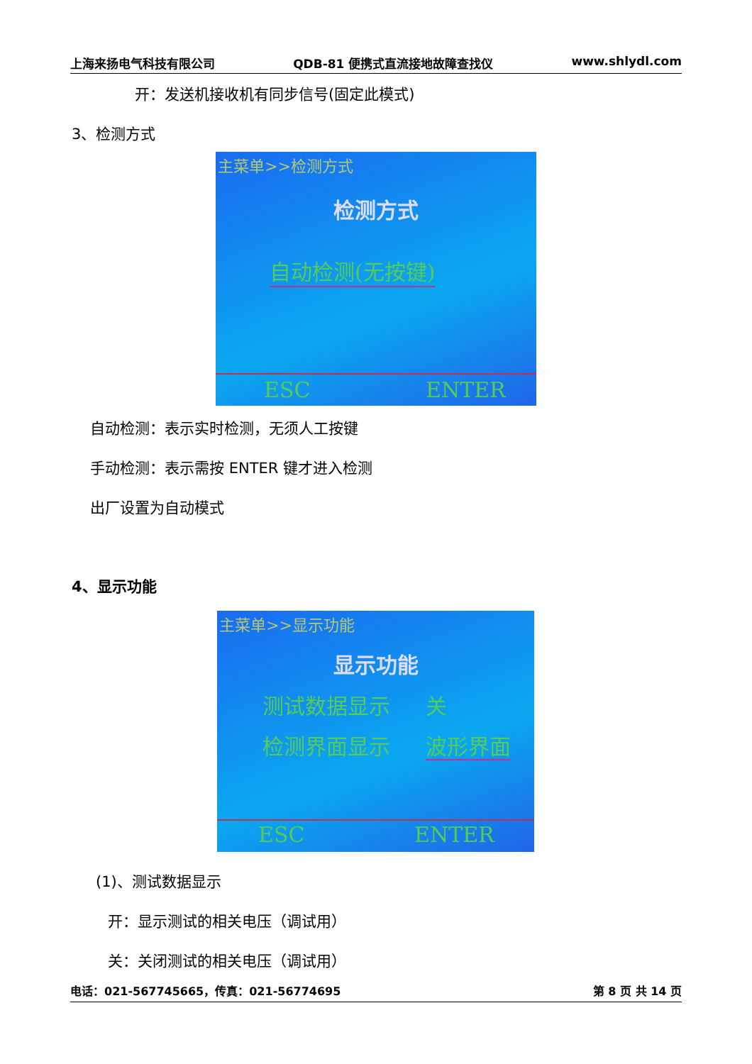上海来扬电气科技有限公司 QDB-81 便携式直流接地故障查找仪 www.shlydl.com
开：发送机接收机有同步信号(固定此模式)
3、检测方式
主菜单>>检测方式
检测方式
自动检测(无按键)
ESC ENTER
自动检测：表示实时检测，无须人工按键
手动检测：表示需按 ENTER 键才进入检测
出厂设置为自动模式
4、显示功能
主菜单>>显示功能
显示功能
测试数据显示 关
检测界面显示 波形界面
ESC ENTER
(1)、测试数据显示
开：显示测试的相关电压（调试用）
关：关闭测试的相关电压（调试用）
电话：021-567745665，传真：021-56774695 第 8 页 共 14 页